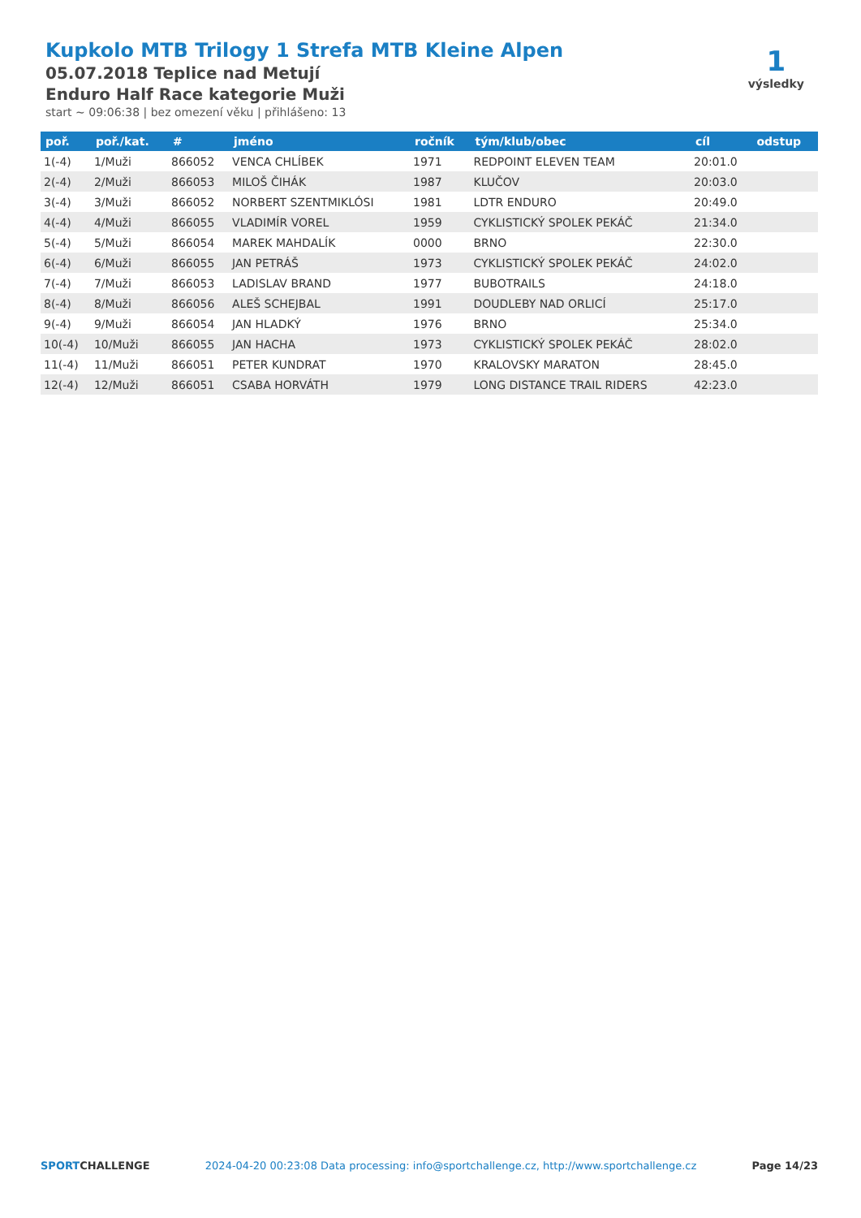Kupkolo MTB Trilogy 1 Strefa MTB Kleine Alpen
05.07.2018 Teplice nad Metují
Enduro Half Race kategorie Muži
start ~ 09:06:38 | bez omezení věku | přihlášeno: 13
1
výsledky
| poř. | poř./kat. | # | jméno | ročník | tým/klub/obec | cíl | odstup |
| --- | --- | --- | --- | --- | --- | --- | --- |
| 1(-4) | 1/Muži | 866052 | VENCA CHLÍBEK | 1971 | REDPOINT ELEVEN TEAM | 20:01.0 | |
| 2(-4) | 2/Muži | 866053 | MILOŠ ČIHÁK | 1987 | KLUČOV | 20:03.0 | |
| 3(-4) | 3/Muži | 866052 | NORBERT SZENTMIKLÓSI | 1981 | LDTR ENDURO | 20:49.0 | |
| 4(-4) | 4/Muži | 866055 | VLADIMÍR VOREL | 1959 | CYKLISTICKÝ SPOLEK PEKÁČ | 21:34.0 | |
| 5(-4) | 5/Muži | 866054 | MAREK MAHDALÍK | 0000 | BRNO | 22:30.0 | |
| 6(-4) | 6/Muži | 866055 | JAN PETRÁŠ | 1973 | CYKLISTICKÝ SPOLEK PEKÁČ | 24:02.0 | |
| 7(-4) | 7/Muži | 866053 | LADISLAV BRAND | 1977 | BUBOTRAILS | 24:18.0 | |
| 8(-4) | 8/Muži | 866056 | ALEŠ SCHEJBAL | 1991 | DOUDLEBY NAD ORLICÍ | 25:17.0 | |
| 9(-4) | 9/Muži | 866054 | JAN HLADKÝ | 1976 | BRNO | 25:34.0 | |
| 10(-4) | 10/Muži | 866055 | JAN HACHA | 1973 | CYKLISTICKÝ SPOLEK PEKÁČ | 28:02.0 | |
| 11(-4) | 11/Muži | 866051 | PETER KUNDRAT | 1970 | KRALOVSKY MARATON | 28:45.0 | |
| 12(-4) | 12/Muži | 866051 | CSABA HORVÁTH | 1979 | LONG DISTANCE TRAIL RIDERS | 42:23.0 | |
SPORTCHALLENGE 2024-04-20 00:23:08 Data processing: info@sportchallenge.cz, http://www.sportchallenge.cz Page 14/23